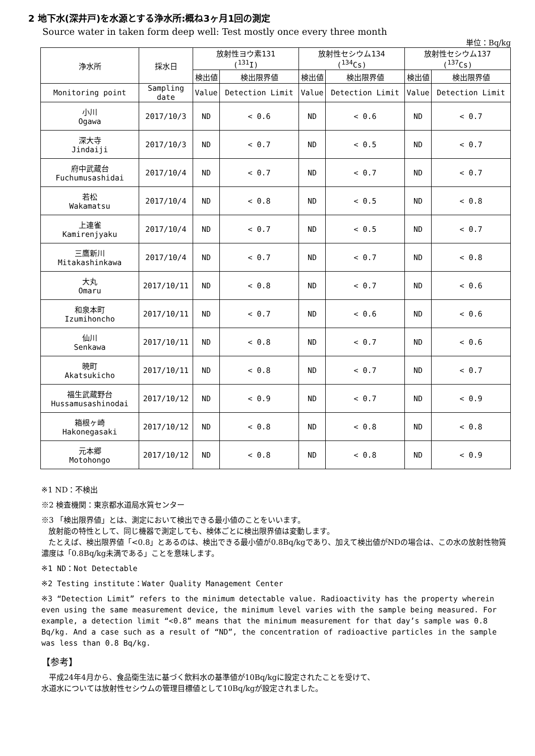2 地下水(深井戸)を水源とする浄水所:概ね3ヶ月1回の測定
Source water in taken form deep well: Test mostly once every three month
単位：Bq/kg
| 浄水所 | 採水日 | 放射性ヨウ素131 (<sup>131</sup>I) | | 放射性セシウム134 (<sup>134</sup>Cs) | | 放射性セシウム137 (<sup>137</sup>Cs) | |
| --- | --- | --- | --- | --- | --- | --- | --- |
| | | 検出値 | 検出限界値 | 検出値 | 検出限界値 | 検出値 | 検出限界値 |
| Monitoring point | Sampling date | Value | Detection Limit | Value | Detection Limit | Value | Detection Limit |
| 小川 Ogawa | 2017/10/3 | ND | < 0.6 | ND | < 0.6 | ND | < 0.7 |
| 深大寺 Jindaiji | 2017/10/3 | ND | < 0.7 | ND | < 0.5 | ND | < 0.7 |
| 府中武蔵台 Fuchumusashidai | 2017/10/4 | ND | < 0.7 | ND | < 0.7 | ND | < 0.7 |
| 若松 Wakamatsu | 2017/10/4 | ND | < 0.8 | ND | < 0.5 | ND | < 0.8 |
| 上連雀 Kamirenjyaku | 2017/10/4 | ND | < 0.7 | ND | < 0.5 | ND | < 0.7 |
| 三鷹新川 Mitakashinkawa | 2017/10/4 | ND | < 0.7 | ND | < 0.7 | ND | < 0.8 |
| 大丸 Omaru | 2017/10/11 | ND | < 0.8 | ND | < 0.7 | ND | < 0.6 |
| 和泉本町 Izumihoncho | 2017/10/11 | ND | < 0.7 | ND | < 0.6 | ND | < 0.6 |
| 仙川 Senkawa | 2017/10/11 | ND | < 0.8 | ND | < 0.7 | ND | < 0.6 |
| 暁町 Akatsukicho | 2017/10/11 | ND | < 0.8 | ND | < 0.7 | ND | < 0.7 |
| 福生武蔵野台 Hussamusashinodai | 2017/10/12 | ND | < 0.9 | ND | < 0.7 | ND | < 0.9 |
| 箱根ヶ崎 Hakonegasaki | 2017/10/12 | ND | < 0.8 | ND | < 0.8 | ND | < 0.8 |
| 元本郷 Motohongo | 2017/10/12 | ND | < 0.8 | ND | < 0.8 | ND | < 0.9 |
※1 ND：不検出
※2 検査機関：東京都水道局水質センター
※3 「検出限界値」とは、測定において検出できる最小値のことをいいます。
放射能の特性として、同じ機器で測定しても、検体ごとに検出限界値は変動します。
たとえば、検出限界値「<0.8」とあるのは、検出できる最小値が0.8Bq/kgであり、加えて検出値がNDの場合は、この水の放射性物質濃度は「0.8Bq/kg未満である」ことを意味します。
※1 ND：Not Detectable
※2 Testing institute：Water Quality Management Center
※3 “Detection Limit” refers to the minimum detectable value. Radioactivity has the property wherein even using the same measurement device, the minimum level varies with the sample being measured. For example, a detection limit “<0.8” means that the minimum measurement for that day’s sample was 0.8 Bq/kg. And a case such as a result of “ND”, the concentration of radioactive particles in the sample was less than 0.8 Bq/kg.
【参考】
　平成24年4月から、食品衛生法に基づく飲料水の基準値が10Bq/kgに設定されたことを受けて、
水道水については放射性セシウムの管理目標値として10Bq/kgが設定されました。